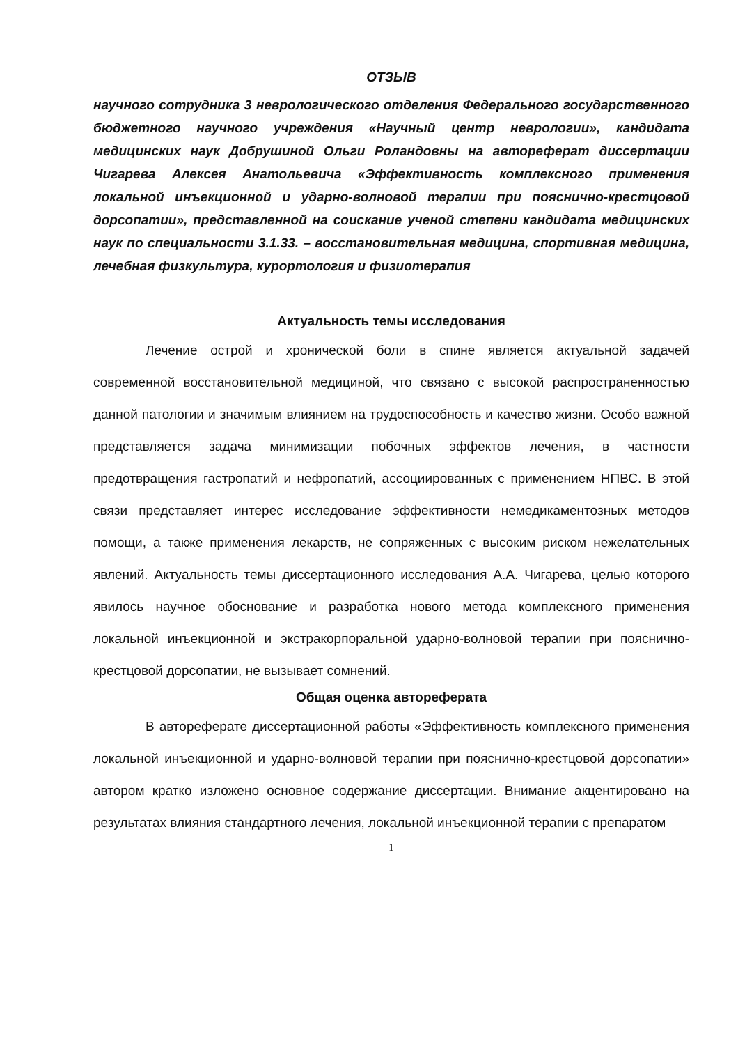ОТЗЫВ
научного сотрудника 3 неврологического отделения Федерального государственного бюджетного научного учреждения «Научный центр неврологии», кандидата медицинских наук Добрушиной Ольги Роландовны на автореферат диссертации Чигарева Алексея Анатольевича «Эффективность комплексного применения локальной инъекционной и ударно-волновой терапии при пояснично-крестцовой дорсопатии», представленной на соискание ученой степени кандидата медицинских наук по специальности 3.1.33. – восстановительная медицина, спортивная медицина, лечебная физкультура, курортология и физиотерапия
Актуальность темы исследования
Лечение острой и хронической боли в спине является актуальной задачей современной восстановительной медициной, что связано с высокой распространенностью данной патологии и значимым влиянием на трудоспособность и качество жизни. Особо важной представляется задача минимизации побочных эффектов лечения, в частности предотвращения гастропатий и нефропатий, ассоциированных с применением НПВС. В этой связи представляет интерес исследование эффективности немедикаментозных методов помощи, а также применения лекарств, не сопряженных с высоким риском нежелательных явлений. Актуальность темы диссертационного исследования А.А. Чигарева, целью которого явилось научное обоснование и разработка нового метода комплексного применения локальной инъекционной и экстракорпоральной ударно-волновой терапии при пояснично-крестцовой дорсопатии, не вызывает сомнений.
Общая оценка автореферата
В автореферате диссертационной работы «Эффективность комплексного применения локальной инъекционной и ударно-волновой терапии при пояснично-крестцовой дорсопатии» автором кратко изложено основное содержание диссертации. Внимание акцентировано на результатах влияния стандартного лечения, локальной инъекционной терапии с препаратом
1